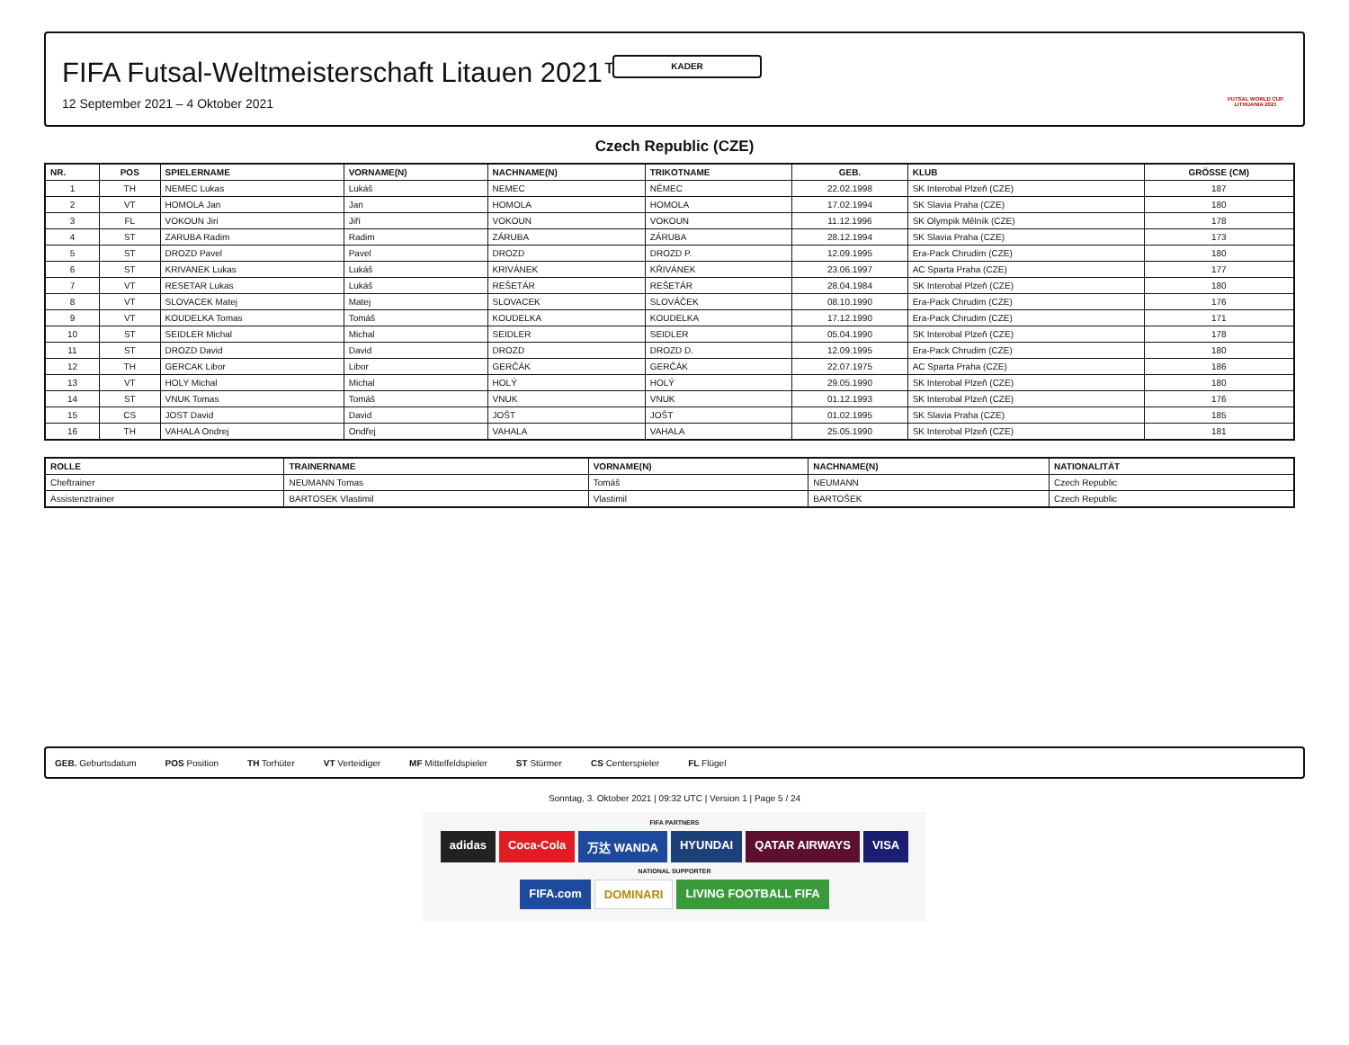KADER
FIFA Futsal-Weltmeisterschaft Litauen 2021™
12 September 2021 – 4 Oktober 2021
FUTSAL WORLD CUP LITHUANIA 2021
Czech Republic (CZE)
| NR. | POS | SPIELERNAME | VORNAME(N) | NACHNAME(N) | TRIKOTNAME | GEB. | KLUB | GRÖSSE (CM) |
| --- | --- | --- | --- | --- | --- | --- | --- | --- |
| 1 | TH | NEMEC Lukas | Lukáš | NEMEC | NĚMEC | 22.02.1998 | SK Interobal Plzeň (CZE) | 187 |
| 2 | VT | HOMOLA Jan | Jan | HOMOLA | HOMOLA | 17.02.1994 | SK Slavia Praha (CZE) | 180 |
| 3 | FL | VOKOUN Jiri | Jiří | VOKOUN | VOKOUN | 11.12.1996 | SK Olympik Mělník (CZE) | 178 |
| 4 | ST | ZARUBA Radim | Radim | ZÁRUBA | ZÁRUBA | 28.12.1994 | SK Slavia Praha (CZE) | 173 |
| 5 | ST | DROZD Pavel | Pavel | DROZD | DROZD P. | 12.09.1995 | Era-Pack Chrudim (CZE) | 180 |
| 6 | ST | KRIVANEK Lukas | Lukáš | KRIVÁNEK | KŘIVÁNEK | 23.06.1997 | AC Sparta Praha (CZE) | 177 |
| 7 | VT | RESETAR Lukas | Lukáš | REŠETÁR | REŠETÁR | 28.04.1984 | SK Interobal Plzeň (CZE) | 180 |
| 8 | VT | SLOVACEK Matej | Matej | SLOVACEK | SLOVÁČEK | 08.10.1990 | Era-Pack Chrudim (CZE) | 176 |
| 9 | VT | KOUDELKA Tomas | Tomáš | KOUDELKA | KOUDELKA | 17.12.1990 | Era-Pack Chrudim (CZE) | 171 |
| 10 | ST | SEIDLER Michal | Michal | SEIDLER | SEIDLER | 05.04.1990 | SK Interobal Plzeň (CZE) | 178 |
| 11 | ST | DROZD David | David | DROZD | DROZD D. | 12.09.1995 | Era-Pack Chrudim (CZE) | 180 |
| 12 | TH | GERCAK Libor | Libor | GERČÁK | GERČÁK | 22.07.1975 | AC Sparta Praha (CZE) | 186 |
| 13 | VT | HOLY Michal | Michal | HOLÝ | HOLÝ | 29.05.1990 | SK Interobal Plzeň (CZE) | 180 |
| 14 | ST | VNUK Tomas | Tomáš | VNUK | VNUK | 01.12.1993 | SK Interobal Plzeň (CZE) | 176 |
| 15 | CS | JOST David | David | JOŠT | JOŠT | 01.02.1995 | SK Slavia Praha (CZE) | 185 |
| 16 | TH | VAHALA Ondrej | Ondřej | VAHALA | VAHALA | 25.05.1990 | SK Interobal Plzeň (CZE) | 181 |
| ROLLE | TRAINERNAME | VORNAME(N) | NACHNAME(N) | NATIONALITÄT |
| --- | --- | --- | --- | --- |
| Cheftrainer | NEUMANN Tomas | Tomáš | NEUMANN | Czech Republic |
| Assistenztrainer | BARTOSEK Vlastimil | Vlastimil | BARTOŠEK | Czech Republic |
GEB. Geburtsdatum POS Position TH Torhüter VT Verteidiger MF Mittelfeldspieler ST Stürmer CS Centerspieler FL Flügel
Sonntag, 3. Oktober 2021 | 09:32 UTC | Version 1 | Page 5 / 24
FIFA PARTNERS
adidas Coca-Cola 万达 WANDA HYUNDAI QATAR AIRWAYS VISA
NATIONAL SUPPORTER
FIFA.com DOMINARI LIVING FOOTBALL FIFA